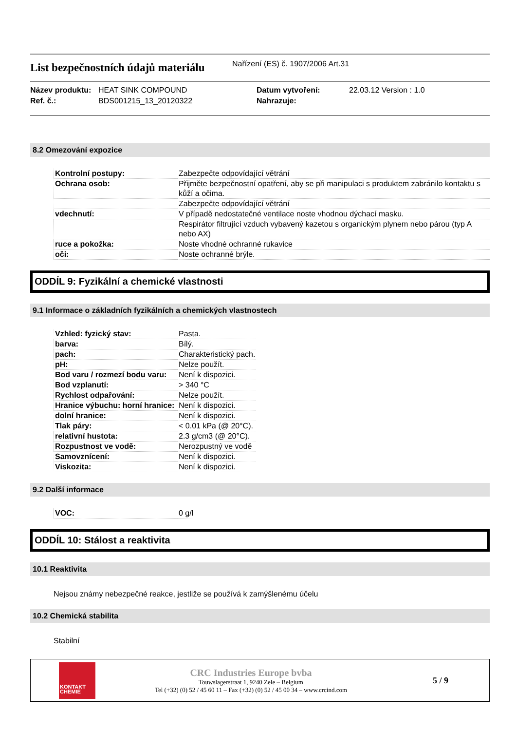List bezpečnostních údajů materiálu
Nařízení (ES) č. 1907/2006 Art.31
Název produktu: HEAT SINK COMPOUND Datum vytvoření: 22.03.12 Version : 1.0 Ref. č.: BDS001215_13_20120322 Nahrazuje:
8.2 Omezování expozice
| Kontrolní postupy: | Zabezpečte odpovídající větrání |
| Ochrana osob: | Přijměte bezpečnostní opatření, aby se při manipulaci s produktem zabránilo kontaktu s kůží a očima. |
| | Zabezpečte odpovídající větrání |
| vdechnutí: | V případě nedostatečné ventilace noste vhodnou dýchací masku. |
| | Respirátor filtrující vzduch vybavený kazetou s organickým plynem nebo párou (typ A nebo AX) |
| ruce a pokožka: | Noste vhodné ochranné rukavice |
| oči: | Noste ochranné brýle. |
ODDÍL 9: Fyzikální a chemické vlastnosti
9.1 Informace o základních fyzikálních a chemických vlastnostech
| Vzhled: fyzický stav: | Pasta. |
| barva: | Bílý. |
| pach: | Charakteristický pach. |
| pH: | Nelze použít. |
| Bod varu / rozmezí bodu varu: | Není k dispozici. |
| Bod vzplanutí: | > 340 °C |
| Rychlost odpařování: | Nelze použít. |
| Hranice výbuchu: horní hranice: | Není k dispozici. |
| dolní hranice: | Není k dispozici. |
| Tlak páry: | < 0.01 kPa (@ 20°C). |
| relativní hustota: | 2.3 g/cm3 (@ 20°C). |
| Rozpustnost ve vodě: | Nerozpustný ve vodě |
| Samovznícení: | Není k dispozici. |
| Viskozita: | Není k dispozici. |
9.2 Další informace
| VOC: | 0 g/l |
ODDÍL 10: Stálost a reaktivita
10.1 Reaktivita
Nejsou známy nebezpečné reakce, jestliže se používá k zamýšlenému účelu
10.2 Chemická stabilita
Stabilní
KONTAKT
CHEMIE
CRC Industries Europe bvba
Touwslagerstraat 1, 9240 Zele – Belgium
Tel (+32) (0) 52 / 45 60 11 – Fax (+32) (0) 52 / 45 00 34 – www.crcind.com
5 / 9